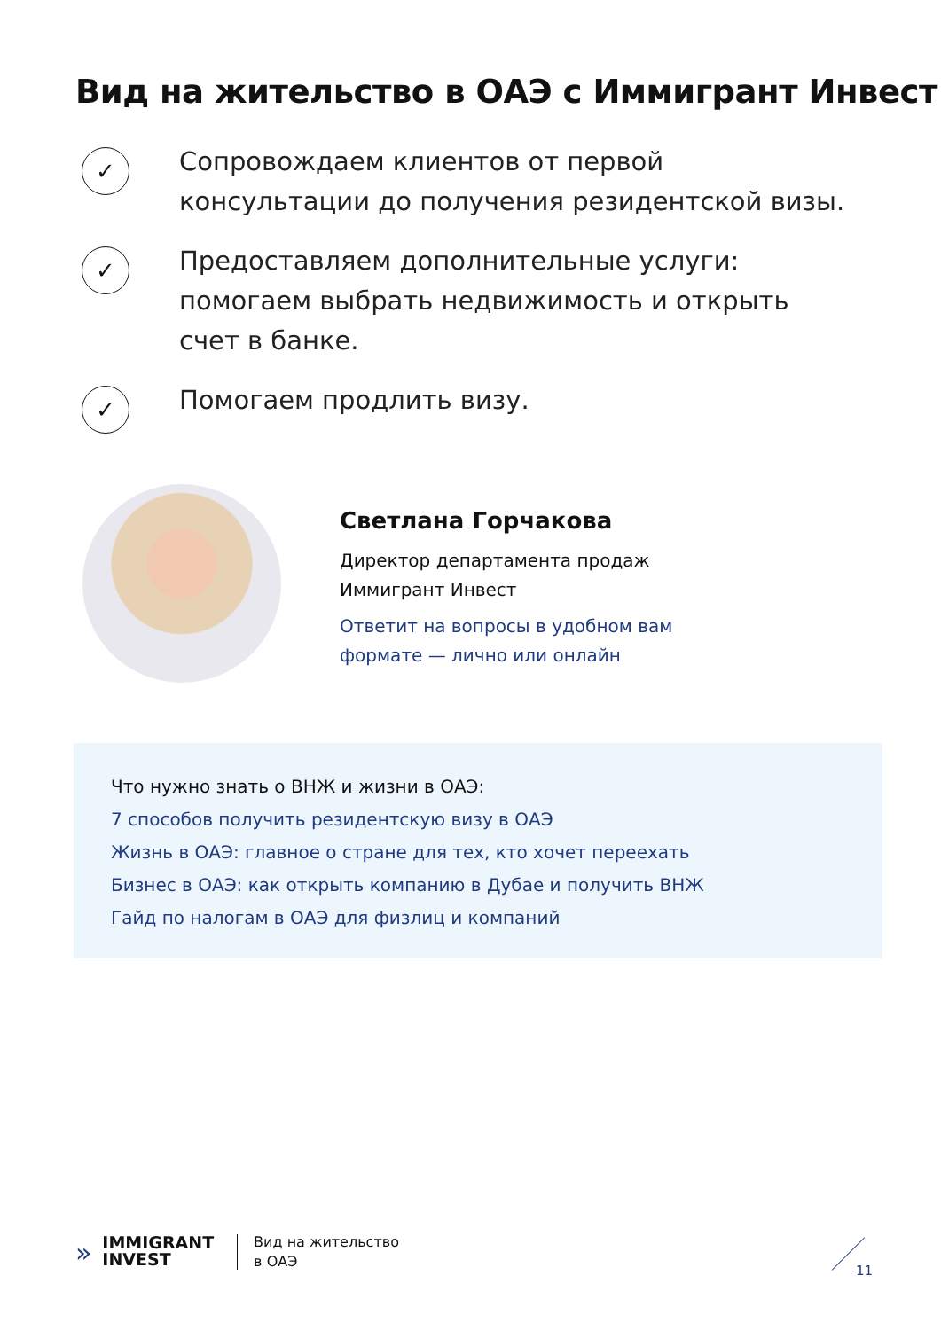Вид на жительство в ОАЭ с Иммигрант Инвест
✓
Сопровождаем клиентов от первой консультации до получения резидентской визы.
✓
Предоставляем дополнительные услуги: помогаем выбрать недвижимость и открыть счет в банке.
✓
Помогаем продлить визу.
Светлана Горчакова
Директор департамента продаж
Иммигрант Инвест
Ответит на вопросы в удобном вам
формате — лично или онлайн
Что нужно знать о ВНЖ и жизни в ОАЭ:
7 способов получить резидентскую визу в ОАЭ
Жизнь в ОАЭ: главное о стране для тех, кто хочет переехать
Бизнес в ОАЭ: как открыть компанию в Дубае и получить ВНЖ
Гайд по налогам в ОАЭ для физлиц и компаний
»
IMMIGRANT
INVEST
Вид на жительство
в ОАЭ
11